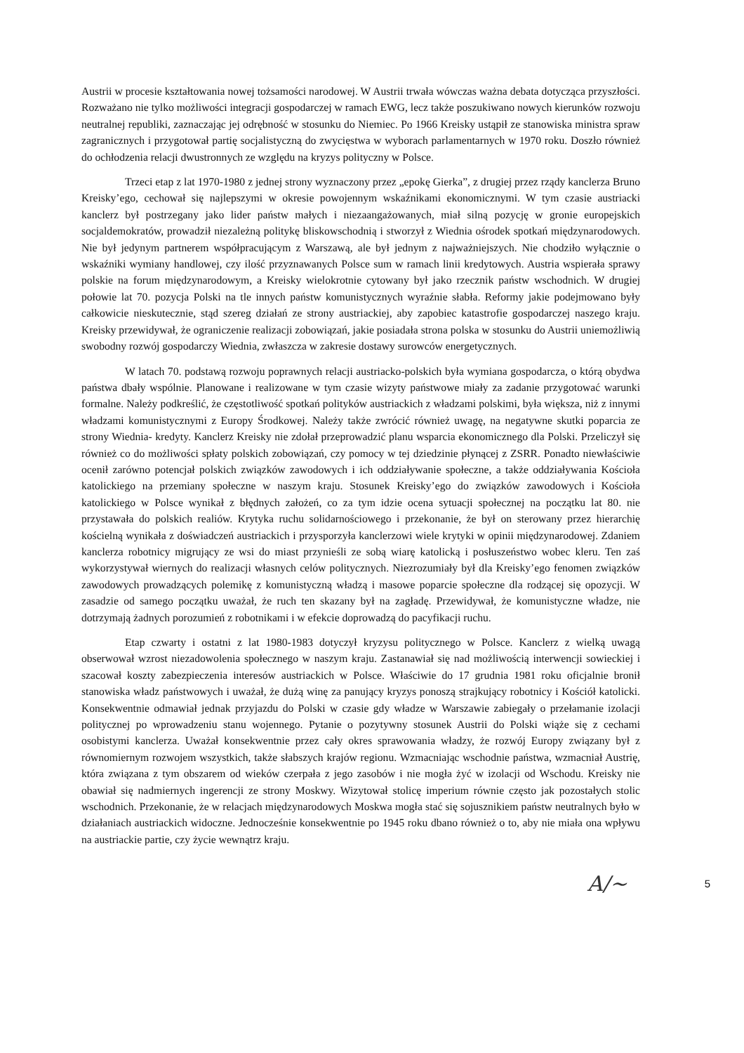Austrii w procesie kształtowania nowej tożsamości narodowej. W Austrii trwała wówczas ważna debata dotycząca przyszłości. Rozważano nie tylko możliwości integracji gospodarczej w ramach EWG, lecz także poszukiwano nowych kierunków rozwoju neutralnej republiki, zaznaczając jej odrębność w stosunku do Niemiec. Po 1966 Kreisky ustąpił ze stanowiska ministra spraw zagranicznych i przygotował partię socjalistyczną do zwycięstwa w wyborach parlamentarnych w 1970 roku. Doszło również do ochłodzenia relacji dwustronnych ze względu na kryzys polityczny w Polsce.
Trzeci etap z lat 1970-1980 z jednej strony wyznaczony przez „epokę Gierka”, z drugiej przez rządy kanclerza Bruno Kreisky’ego, cechował się najlepszymi w okresie powojennym wskaźnikami ekonomicznymi. W tym czasie austriacki kanclerz był postrzegany jako lider państw małych i niezaangażowanych, miał silną pozycję w gronie europejskich socjaldemokratów, prowadził niezależną politykę bliskowschodnią i stworzył z Wiednia ośrodek spotkań międzynarodowych. Nie był jedynym partnerem współpracującym z Warszawą, ale był jednym z najważniejszych. Nie chodziło wyłącznie o wskaźniki wymiany handlowej, czy ilość przyznawanych Polsce sum w ramach linii kredytowych. Austria wspierała sprawy polskie na forum międzynarodowym, a Kreisky wielokrotnie cytowany był jako rzecznik państw wschodnich. W drugiej połowie lat 70. pozycja Polski na tle innych państw komunistycznych wyraźnie słabła. Reformy jakie podejmowano były całkowicie nieskutecznie, stąd szereg działań ze strony austriackiej, aby zapobiec katastrofie gospodarczej naszego kraju. Kreisky przewidywał, że ograniczenie realizacji zobowiązań, jakie posiadała strona polska w stosunku do Austrii uniemożliwią swobodny rozwój gospodarczy Wiednia, zwłaszcza w zakresie dostawy surowców energetycznych.
W latach 70. podstawą rozwoju poprawnych relacji austriacko-polskich była wymiana gospodarcza, o którą obydwa państwa dbały wspólnie. Planowane i realizowane w tym czasie wizyty państwowe miały za zadanie przygotować warunki formalne. Należy podkreślić, że częstotliwość spotkań polityków austriackich z władzami polskimi, była większa, niż z innymi władzami komunistycznymi z Europy Środkowej. Należy także zwrócić również uwagę, na negatywne skutki poparcia ze strony Wiednia- kredyty. Kanclerz Kreisky nie zdołał przeprowadzić planu wsparcia ekonomicznego dla Polski. Przeliczył się również co do możliwości spłaty polskich zobowiązań, czy pomocy w tej dziedzinie płynącej z ZSRR. Ponadto niewłaściwie ocenił zarówno potencjał polskich związków zawodowych i ich oddziaływanie społeczne, a także oddziaływania Kościoła katolickiego na przemiany społeczne w naszym kraju. Stosunek Kreisky’ego do związków zawodowych i Kościoła katolickiego w Polsce wynikał z błędnych założeń, co za tym idzie ocena sytuacji społecznej na początku lat 80. nie przystawała do polskich realiów. Krytyka ruchu solidarnościowego i przekonanie, że był on sterowany przez hierarchię kościelną wynikała z doświadczeń austriackich i przysporzyła kanclerzowi wiele krytyki w opinii międzynarodowej. Zdaniem kanclerza robotnicy migrujący ze wsi do miast przynieśli ze sobą wiarę katolicką i posłuszeństwo wobec kleru. Ten zaś wykorzystywał wiernych do realizacji własnych celów politycznych. Niezrozumiały był dla Kreisky’ego fenomen związków zawodowych prowadzących polemikę z komunistyczną władzą i masowe poparcie społeczne dla rodzącej się opozycji. W zasadzie od samego początku uważał, że ruch ten skazany był na zagładę. Przewidywał, że komunistyczne władze, nie dotrzymają żadnych porozumień z robotnikami i w efekcie doprowadzą do pacyfikacji ruchu.
Etap czwarty i ostatni z lat 1980-1983 dotyczył kryzysu politycznego w Polsce. Kanclerz z wielką uwagą obserwował wzrost niezadowolenia społecznego w naszym kraju. Zastanawiał się nad możliwością interwencji sowieckiej i szacował koszty zabezpieczenia interesów austriackich w Polsce. Właściwie do 17 grudnia 1981 roku oficjalnie bronił stanowiska władz państwowych i uważał, że dużą winę za panujący kryzys ponoszą strajkujący robotnicy i Kościół katolicki. Konsekwentnie odmawiał jednak przyjazdu do Polski w czasie gdy władze w Warszawie zabiegały o przełamanie izolacji politycznej po wprowadzeniu stanu wojennego. Pytanie o pozytywny stosunek Austrii do Polski wiąże się z cechami osobistymi kanclerza. Uważał konsekwentnie przez cały okres sprawowania władzy, że rozwój Europy związany był z równomiernym rozwojem wszystkich, także słabszych krajów regionu. Wzmacniając wschodnie państwa, wzmacniał Austrię, która związana z tym obszarem od wieków czerpała z jego zasobów i nie mogła żyć w izolacji od Wschodu. Kreisky nie obawiał się nadmiernych ingerencji ze strony Moskwy. Wizytował stolicę imperium równie często jak pozostałych stolic wschodnich. Przekonanie, że w relacjach międzynarodowych Moskwa mogła stać się sojusznikiem państw neutralnych było w działaniach austriackich widoczne. Jednocześnie konsekwentnie po 1945 roku dbano również o to, aby nie miała ona wpływu na austriackie partie, czy życie wewnątrz kraju.
A/~ 5